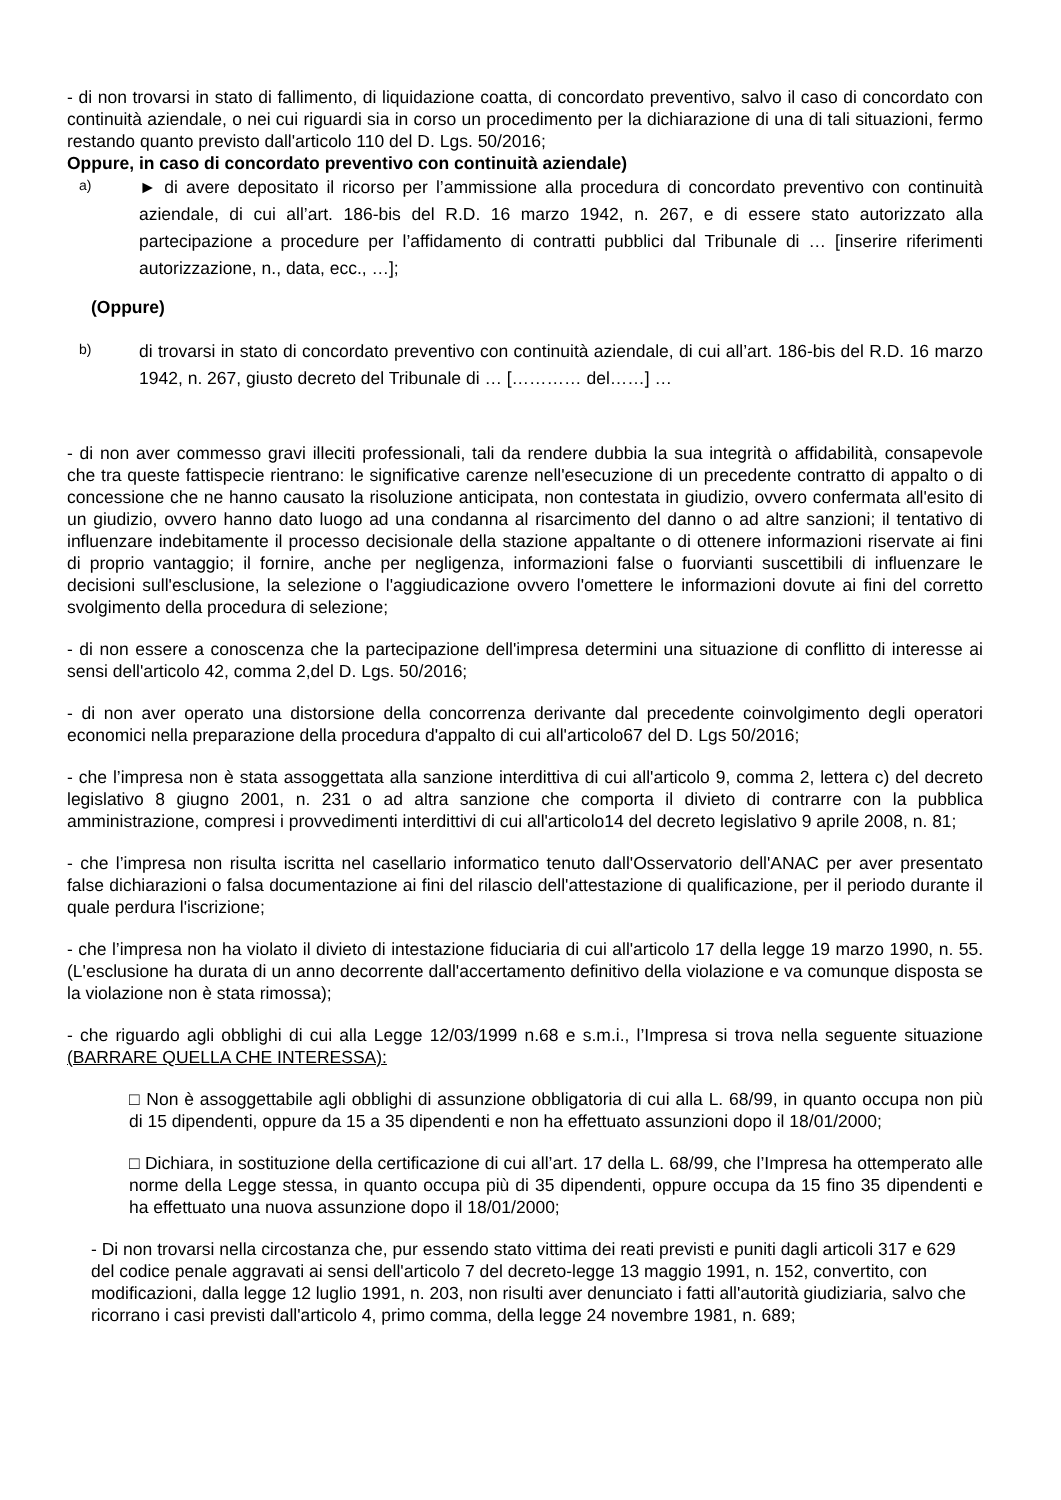- di non trovarsi in stato di fallimento, di liquidazione coatta, di concordato preventivo, salvo il caso di concordato con continuità aziendale, o nei cui riguardi sia in corso un procedimento per la dichiarazione di una di tali situazioni, fermo restando quanto previsto dall'articolo 110 del D. Lgs. 50/2016;
Oppure, in caso di concordato preventivo con continuità aziendale)
a)
► di avere depositato il ricorso per l’ammissione alla procedura di concordato preventivo con continuità aziendale, di cui all’art. 186-bis del R.D. 16 marzo 1942, n. 267, e di essere stato autorizzato alla partecipazione a procedure per l’affidamento di contratti pubblici dal Tribunale di … [inserire riferimenti autorizzazione, n., data, ecc., …];
(Oppure)
b)
di trovarsi in stato di concordato preventivo con continuità aziendale, di cui all’art. 186-bis del R.D. 16 marzo 1942, n. 267, giusto decreto del Tribunale di … [………… del……] …
- di non aver commesso gravi illeciti professionali, tali da rendere dubbia la sua integrità o affidabilità, consapevole che tra queste fattispecie rientrano: le significative carenze nell'esecuzione di un precedente contratto di appalto o di concessione che ne hanno causato la risoluzione anticipata, non contestata in giudizio, ovvero confermata all'esito di un giudizio, ovvero hanno dato luogo ad una condanna al risarcimento del danno o ad altre sanzioni; il tentativo di influenzare indebitamente il processo decisionale della stazione appaltante o di ottenere informazioni riservate ai fini di proprio vantaggio; il fornire, anche per negligenza, informazioni false o fuorvianti suscettibili di influenzare le decisioni sull'esclusione, la selezione o l'aggiudicazione ovvero l'omettere le informazioni dovute ai fini del corretto svolgimento della procedura di selezione;
- di non essere a conoscenza che la partecipazione dell'impresa determini una situazione di conflitto di interesse ai sensi dell'articolo 42, comma 2,del D. Lgs. 50/2016;
- di non aver operato una distorsione della concorrenza derivante dal precedente coinvolgimento degli operatori economici nella preparazione della procedura d'appalto di cui all'articolo67 del D. Lgs 50/2016;
- che l’impresa non è stata assoggettata alla sanzione interdittiva di cui all'articolo 9, comma 2, lettera c) del decreto legislativo 8 giugno 2001, n. 231 o ad altra sanzione che comporta il divieto di contrarre con la pubblica amministrazione, compresi i provvedimenti interdittivi di cui all'articolo14 del decreto legislativo 9 aprile 2008, n. 81;
- che l’impresa non risulta iscritta nel casellario informatico tenuto dall'Osservatorio dell'ANAC per aver presentato false dichiarazioni o falsa documentazione ai fini del rilascio dell'attestazione di qualificazione, per il periodo durante il quale perdura l'iscrizione;
- che l’impresa non ha violato il divieto di intestazione fiduciaria di cui all'articolo 17 della legge 19 marzo 1990, n. 55. (L'esclusione ha durata di un anno decorrente dall'accertamento definitivo della violazione e va comunque disposta se la violazione non è stata rimossa);
- che riguardo agli obblighi di cui alla Legge 12/03/1999 n.68 e s.m.i., l’Impresa si trova nella seguente situazione (BARRARE QUELLA CHE INTERESSA):
□ Non è assoggettabile agli obblighi di assunzione obbligatoria di cui alla L. 68/99, in quanto occupa non più di 15 dipendenti, oppure da 15 a 35 dipendenti e non ha effettuato assunzioni dopo il 18/01/2000;
□ Dichiara, in sostituzione della certificazione di cui all’art. 17 della L. 68/99, che l’Impresa ha ottemperato alle norme della Legge stessa, in quanto occupa più di 35 dipendenti, oppure occupa da 15 fino 35 dipendenti e ha effettuato una nuova assunzione dopo il 18/01/2000;
- Di non trovarsi nella circostanza che, pur essendo stato vittima dei reati previsti e puniti dagli articoli 317 e 629 del codice penale aggravati ai sensi dell'articolo 7 del decreto-legge 13 maggio 1991, n. 152, convertito, con modificazioni, dalla legge 12 luglio 1991, n. 203, non risulti aver denunciato i fatti all'autorità giudiziaria, salvo che ricorrano i casi previsti dall'articolo 4, primo comma, della legge 24 novembre 1981, n. 689;